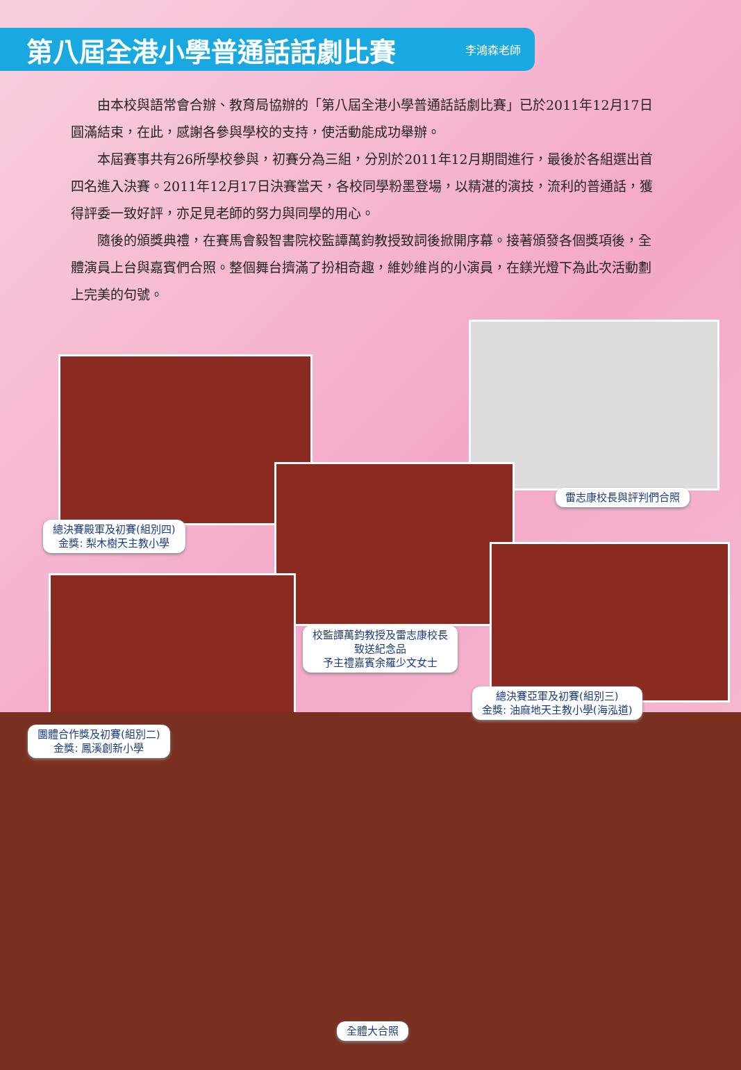第八屆全港小學普通話話劇比賽
李鴻森老師
由本校與語常會合辦、教育局協辦的「第八屆全港小學普通話話劇比賽」已於2011年12月17日圓滿結束，在此，感謝各參與學校的支持，使活動能成功舉辦。
本屆賽事共有26所學校參與，初賽分為三組，分別於2011年12月期間進行，最後於各組選出首四名進入決賽。2011年12月17日決賽當天，各校同學粉墨登場，以精湛的演技，流利的普通話，獲得評委一致好評，亦足見老師的努力與同學的用心。
隨後的頒獎典禮，在賽馬會毅智書院校監譚萬鈞教授致詞後掀開序幕。接著頒發各個獎項後，全體演員上台與嘉賓們合照。整個舞台擠滿了扮相奇趣，維妙維肖的小演員，在鎂光燈下為此次活動劃上完美的句號。
總決賽殿軍及初賽(組別四)
金獎: 梨木樹天主教小學
雷志康校長與評判們合照
校監譚萬鈞教授及雷志康校長
致送紀念品
予主禮嘉賓余羅少文女士
總決賽亞軍及初賽(組別三)
金獎: 油麻地天主教小學(海泓道)
團體合作獎及初賽(組別二)
金獎: 鳳溪創新小學
全體大合照